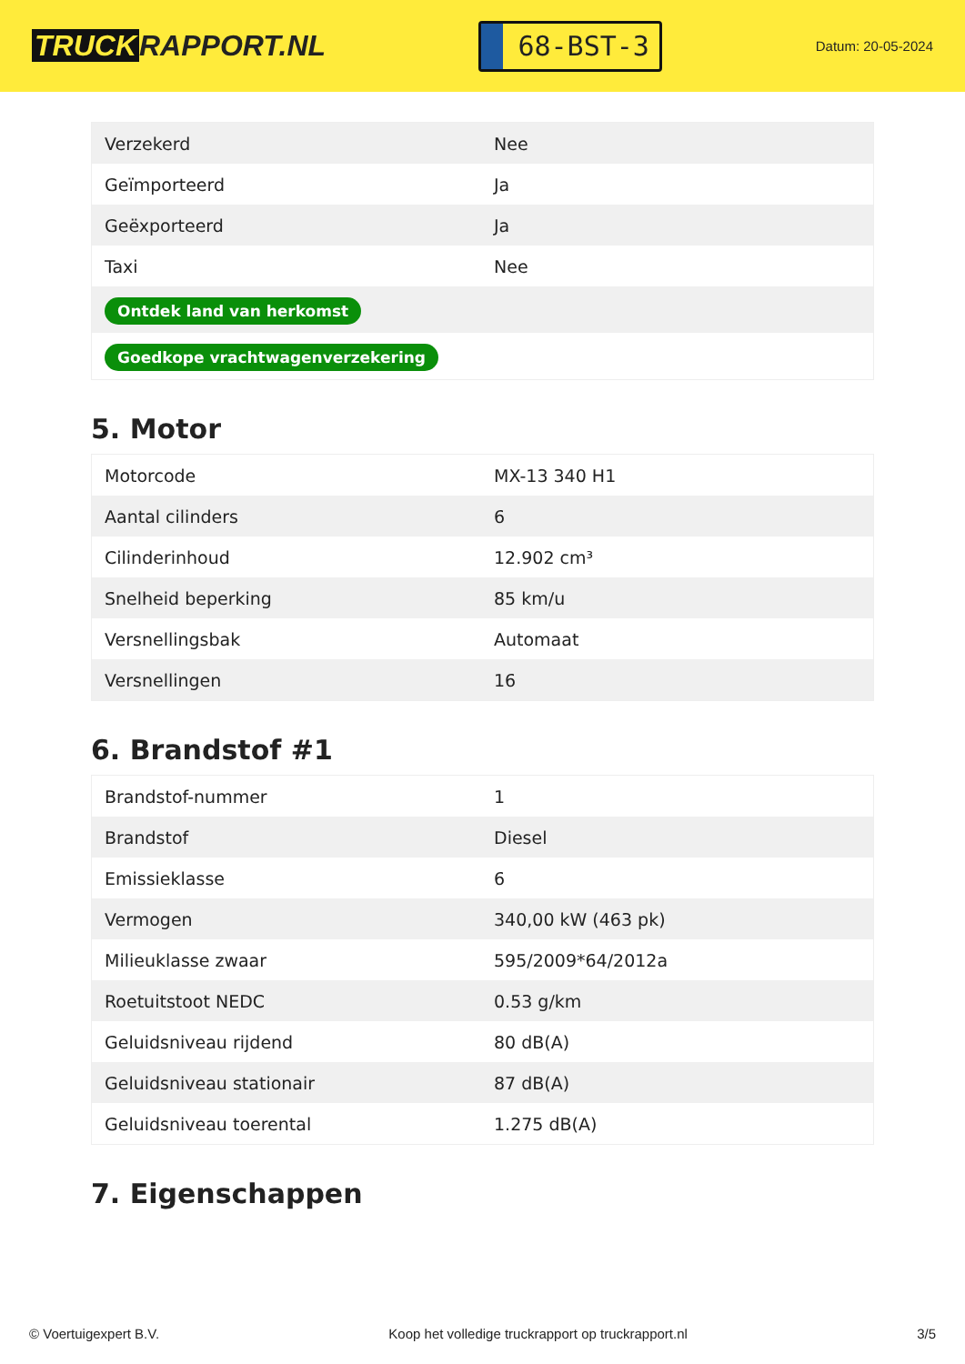TRUCK RAPPORT.NL
68-BST-3
Datum: 20-05-2024
| Verzekerd | Nee |
| Geïmporteerd | Ja |
| Geëxporteerd | Ja |
| Taxi | Nee |
| Ontdek land van herkomst | |
| Goedkope vrachtwagenverzekering | |
5. Motor
| Motorcode | MX-13 340 H1 |
| Aantal cilinders | 6 |
| Cilinderinhoud | 12.902 cm³ |
| Snelheid beperking | 85 km/u |
| Versnellingsbak | Automaat |
| Versnellingen | 16 |
6. Brandstof #1
| Brandstof-nummer | 1 |
| Brandstof | Diesel |
| Emissieklasse | 6 |
| Vermogen | 340,00 kW (463 pk) |
| Milieuklasse zwaar | 595/2009*64/2012a |
| Roetuitstoot NEDC | 0.53 g/km |
| Geluidsniveau rijdend | 80 dB(A) |
| Geluidsniveau stationair | 87 dB(A) |
| Geluidsniveau toerental | 1.275 dB(A) |
7. Eigenschappen
© Voertuigexpert B.V. Koop het volledige truckrapport op truckrapport.nl 3/5